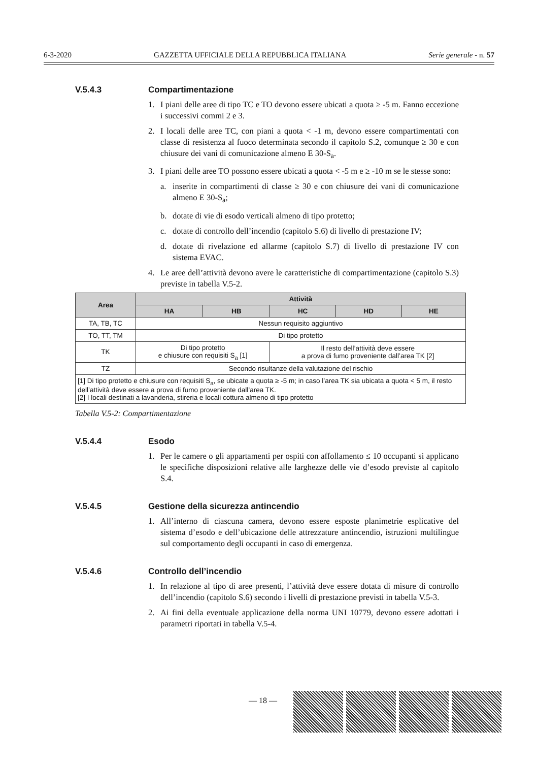6-3-2020 GAZZETTA UFFICIALE DELLA REPUBBLICA ITALIANA Serie generale - n. 57
V.5.4.3 Compartimentazione
1. I piani delle aree di tipo TC e TO devono essere ubicati a quota ≥ -5 m. Fanno eccezione i successivi commi 2 e 3.
2. I locali delle aree TC, con piani a quota < -1 m, devono essere compartimentati con classe di resistenza al fuoco determinata secondo il capitolo S.2, comunque ≥ 30 e con chiusure dei vani di comunicazione almeno E 30-S<sub>a</sub>.
3. I piani delle aree TO possono essere ubicati a quota < -5 m e ≥ -10 m se le stesse sono:
a. inserite in compartimenti di classe ≥ 30 e con chiusure dei vani di comunicazione almeno E 30-S<sub>a</sub>;
b. dotate di vie di esodo verticali almeno di tipo protetto;
c. dotate di controllo dell’incendio (capitolo S.6) di livello di prestazione IV;
d. dotate di rivelazione ed allarme (capitolo S.7) di livello di prestazione IV con sistema EVAC.
4. Le aree dell’attività devono avere le caratteristiche di compartimentazione (capitolo S.3) previste in tabella V.5-2.
| Area | Attività | | | | |
| --- | --- | --- | --- | --- | --- |
| | HA | HB | HC | HD | HE |
| TA, TB, TC | Nessun requisito aggiuntivo | | | | |
| TO, TT, TM | Di tipo protetto | | | | |
| TK | Di tipo protetto e chiusure con requisiti S<sub>a</sub> [1] | | Il resto dell’attività deve essere a prova di fumo proveniente dall’area TK [2] | | |
| TZ | Secondo risultanze della valutazione del rischio | | | | |
| [1] Di tipo protetto e chiusure con requisiti S<sub>a</sub>, se ubicate a quota ≥ -5 m; in caso l’area TK sia ubicata a quota < 5 m, il resto dell’attività deve essere a prova di fumo proveniente dall’area TK. [2] I locali destinati a lavanderia, stireria e locali cottura almeno di tipo protetto | | | | | |
Tabella V.5-2: Compartimentazione
V.5.4.4 Esodo
1. Per le camere o gli appartamenti per ospiti con affollamento ≤ 10 occupanti si applicano le specifiche disposizioni relative alle larghezze delle vie d’esodo previste al capitolo S.4.
V.5.4.5 Gestione della sicurezza antincendio
1. All’interno di ciascuna camera, devono essere esposte planimetrie esplicative del sistema d’esodo e dell’ubicazione delle attrezzature antincendio, istruzioni multilingue sul comportamento degli occupanti in caso di emergenza.
V.5.4.6 Controllo dell’incendio
1. In relazione al tipo di aree presenti, l’attività deve essere dotata di misure di controllo dell’incendio (capitolo S.6) secondo i livelli di prestazione previsti in tabella V.5-3.
2. Ai fini della eventuale applicazione della norma UNI 10779, devono essere adottati i parametri riportati in tabella V.5-4.
— 18 —